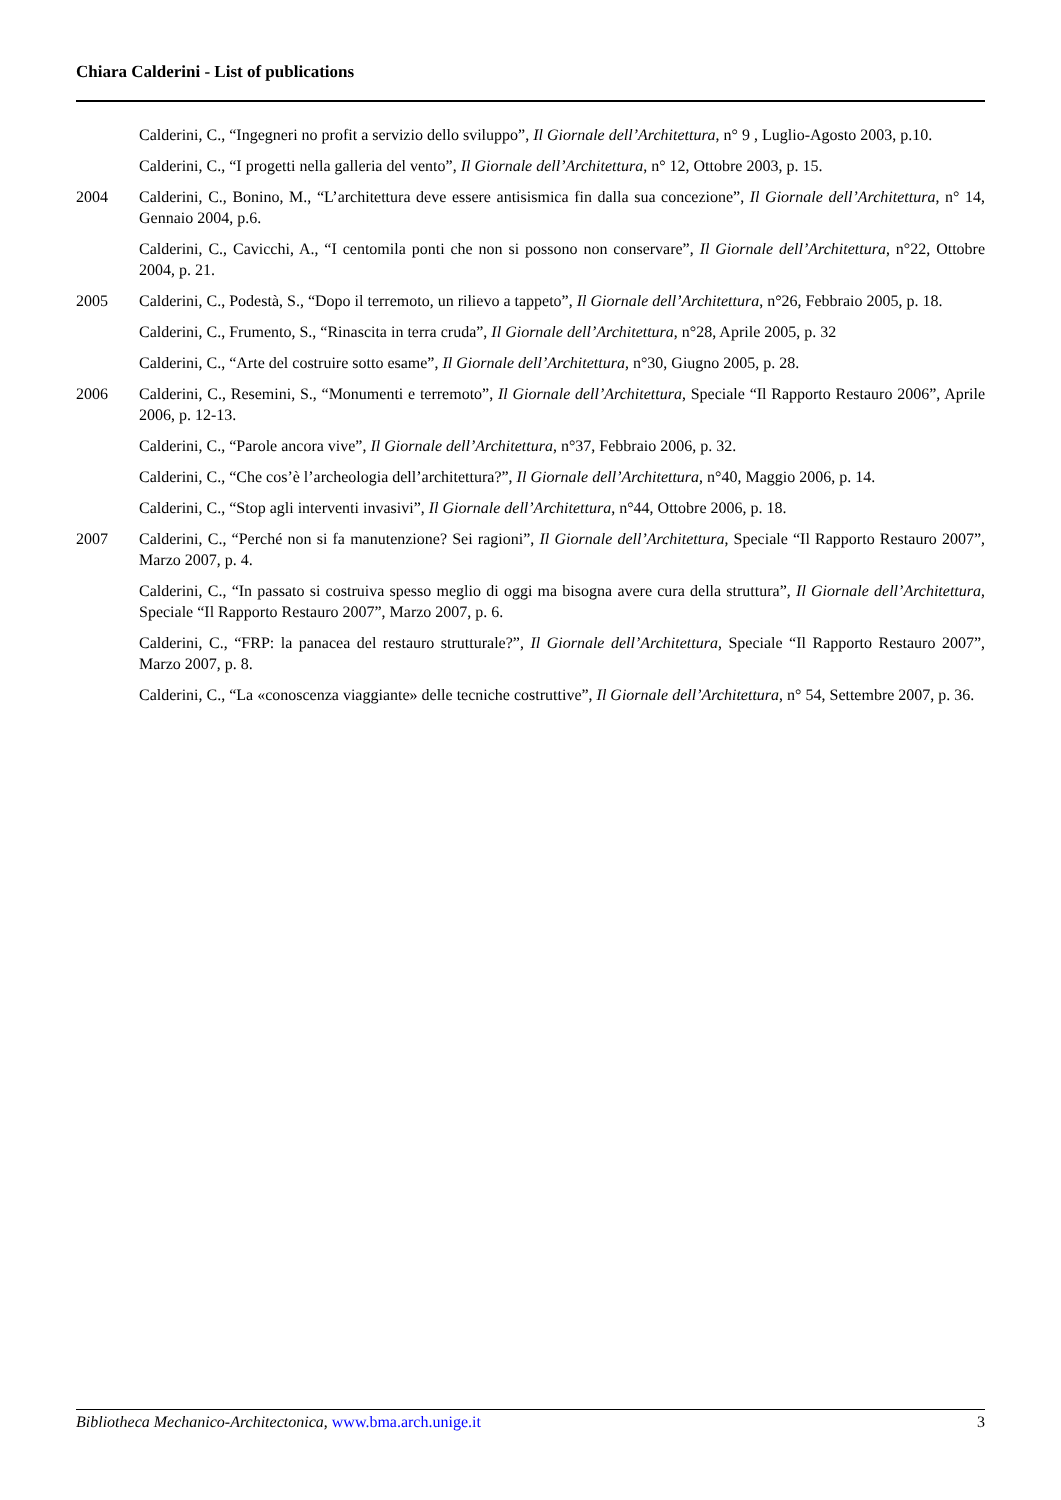Chiara Calderini - List of publications
Calderini, C., “Ingegneri no profit a servizio dello sviluppo”, Il Giornale dell’Architettura, n° 9 , Luglio-Agosto 2003, p.10.
Calderini, C., “I progetti nella galleria del vento”, Il Giornale dell’Architettura, n° 12, Ottobre 2003, p. 15.
2004 Calderini, C., Bonino, M., “L’architettura deve essere antisismica fin dalla sua concezione”, Il Giornale dell’Architettura, n° 14, Gennaio 2004, p.6.
Calderini, C., Cavicchi, A., “I centomila ponti che non si possono non conservare”, Il Giornale dell’Architettura, n°22, Ottobre 2004, p. 21.
2005 Calderini, C., Podestà, S., “Dopo il terremoto, un rilievo a tappeto”, Il Giornale dell’Architettura, n°26, Febbraio 2005, p. 18.
Calderini, C., Frumento, S., “Rinascita in terra cruda”, Il Giornale dell’Architettura, n°28, Aprile 2005, p. 32
Calderini, C., “Arte del costruire sotto esame”, Il Giornale dell’Architettura, n°30, Giugno 2005, p. 28.
2006 Calderini, C., Resemini, S., “Monumenti e terremoto”, Il Giornale dell’Architettura, Speciale “Il Rapporto Restauro 2006”, Aprile 2006, p. 12-13.
Calderini, C., “Parole ancora vive”, Il Giornale dell’Architettura, n°37, Febbraio 2006, p. 32.
Calderini, C., “Che cos’è l’archeologia dell’architettura?”, Il Giornale dell’Architettura, n°40, Maggio 2006, p. 14.
Calderini, C., “Stop agli interventi invasivi”, Il Giornale dell’Architettura, n°44, Ottobre 2006, p. 18.
2007 Calderini, C., “Perché non si fa manutenzione? Sei ragioni”, Il Giornale dell’Architettura, Speciale “Il Rapporto Restauro 2007”, Marzo 2007, p. 4.
Calderini, C., “In passato si costruiva spesso meglio di oggi ma bisogna avere cura della struttura”, Il Giornale dell’Architettura, Speciale “Il Rapporto Restauro 2007”, Marzo 2007, p. 6.
Calderini, C., “FRP: la panacea del restauro strutturale?”, Il Giornale dell’Architettura, Speciale “Il Rapporto Restauro 2007”, Marzo 2007, p. 8.
Calderini, C., “La «conoscenza viaggiante» delle tecniche costruttive”, Il Giornale dell’Architettura, n° 54, Settembre 2007, p. 36.
Bibliotheca Mechanico-Architectonica, www.bma.arch.unige.it 3